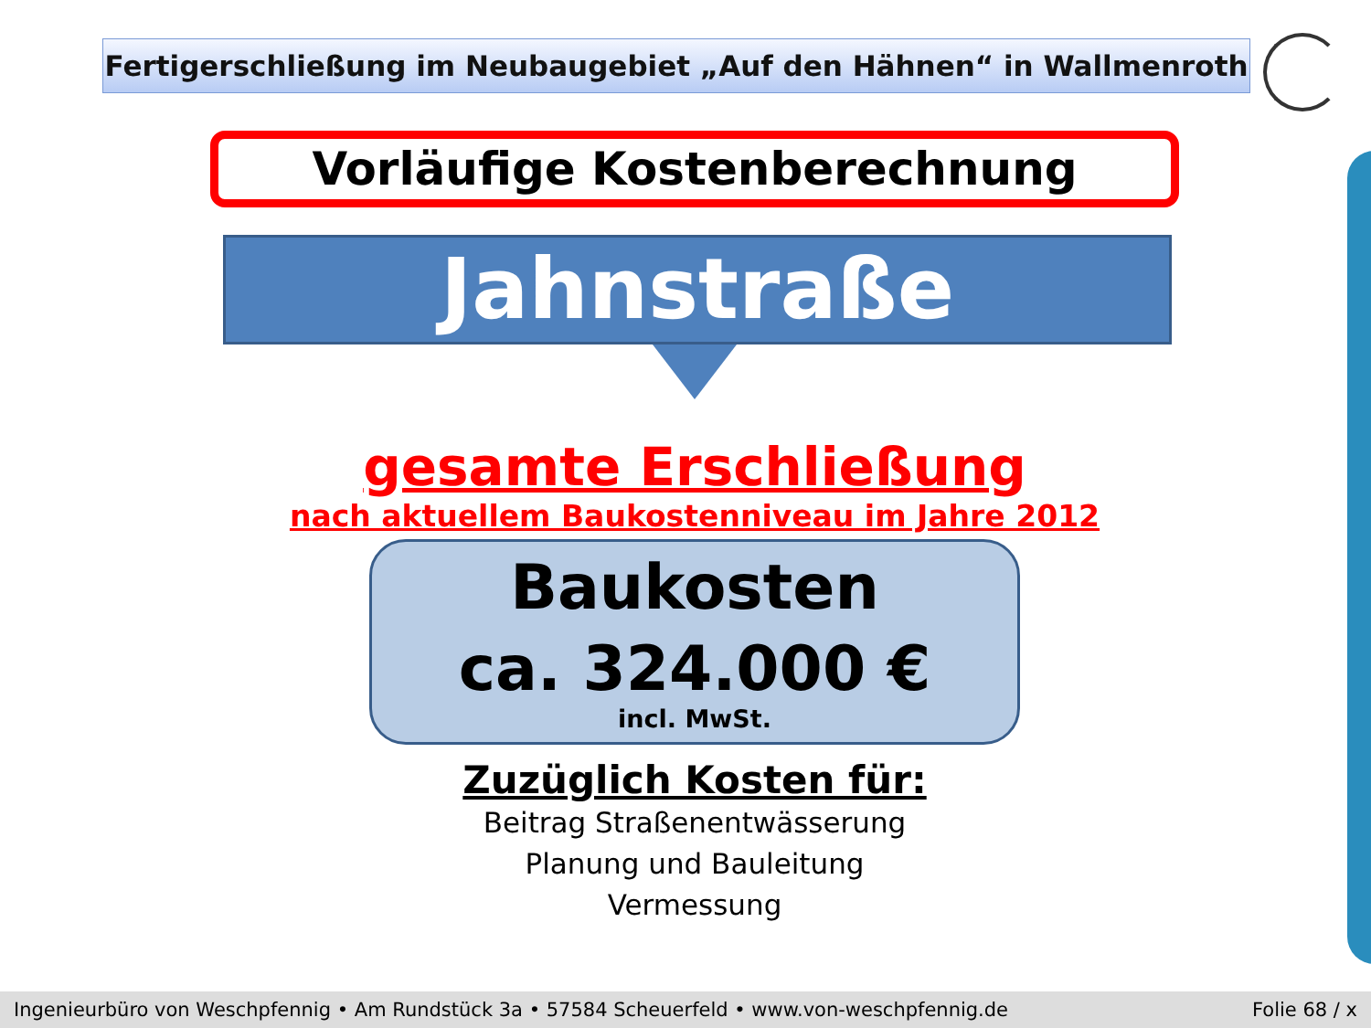Fertigerschließung im Neubaugebiet „Auf den Hähnen“ in Wallmenroth
Vorläufige Kostenberechnung
Jahnstraße
gesamte Erschließung
nach aktuellem Baukostenniveau im Jahre 2012
Baukosten
ca. 324.000 €
incl. MwSt.
Zuzüglich Kosten für:
Beitrag Straßenentwässerung
Planung und Bauleitung
Vermessung
Ingenieurbüro von Weschpfennig • Am Rundstück 3a • 57584 Scheuerfeld • www.von-weschpfennig.de Folie 68 / x